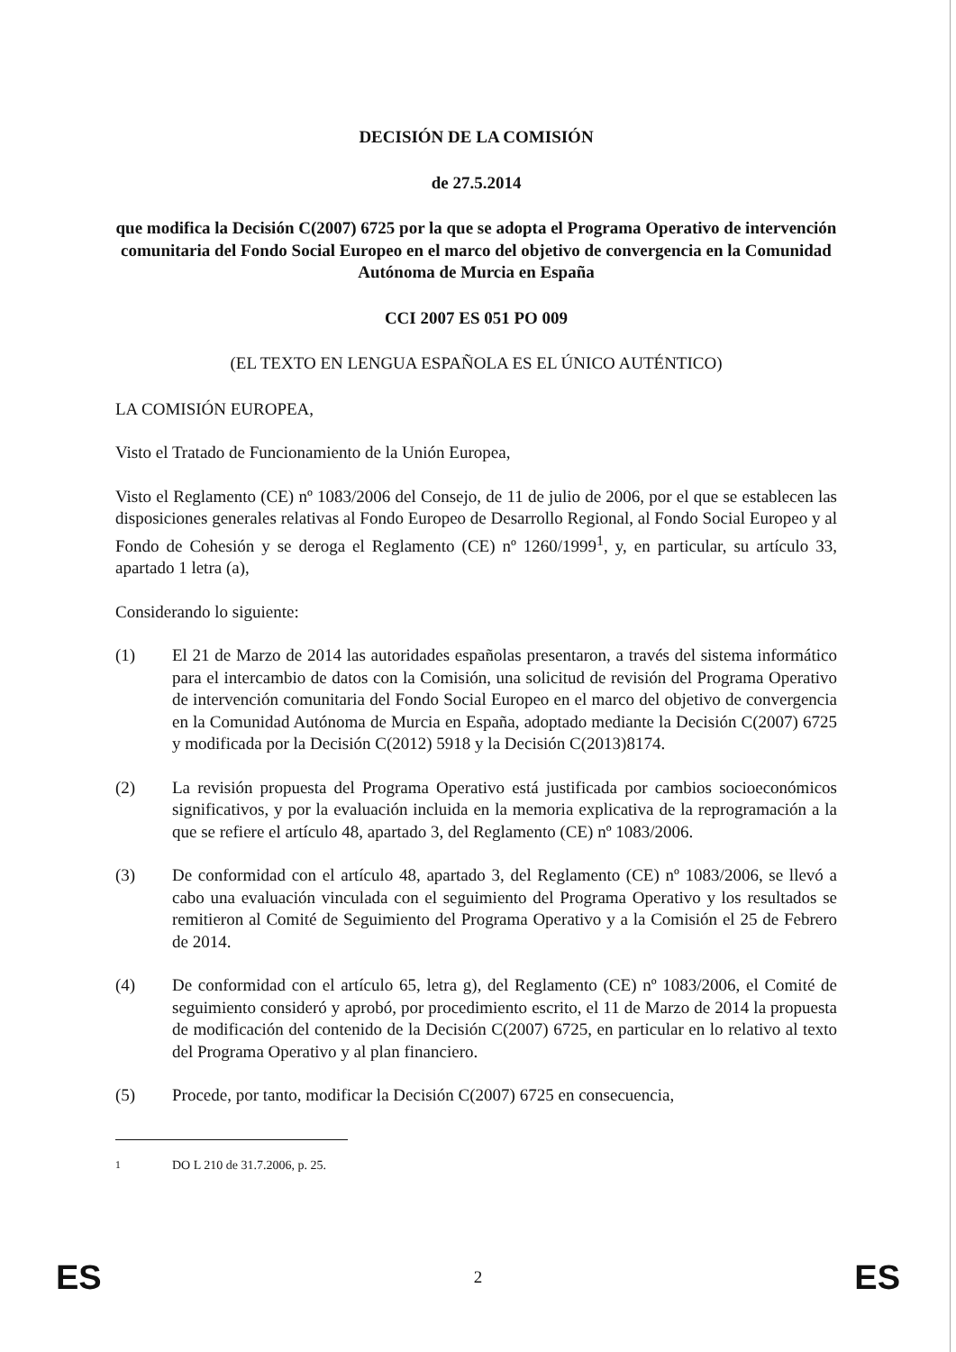DECISIÓN DE LA COMISIÓN
de 27.5.2014
que modifica la Decisión C(2007) 6725 por la que se adopta el Programa Operativo de intervención comunitaria del Fondo Social Europeo en el marco del objetivo de convergencia en la Comunidad Autónoma de Murcia en España
CCI 2007 ES 051 PO 009
(EL TEXTO EN LENGUA ESPAÑOLA ES EL ÚNICO AUTÉNTICO)
LA COMISIÓN EUROPEA,
Visto el Tratado de Funcionamiento de la Unión Europea,
Visto el Reglamento (CE) nº 1083/2006 del Consejo, de 11 de julio de 2006, por el que se establecen las disposiciones generales relativas al Fondo Europeo de Desarrollo Regional, al Fondo Social Europeo y al Fondo de Cohesión y se deroga el Reglamento (CE) nº 1260/1999<sup>1</sup>, y, en particular, su artículo 33, apartado 1 letra (a),
Considerando lo siguiente:
(1) El 21 de Marzo de 2014 las autoridades españolas presentaron, a través del sistema informático para el intercambio de datos con la Comisión, una solicitud de revisión del Programa Operativo de intervención comunitaria del Fondo Social Europeo en el marco del objetivo de convergencia en la Comunidad Autónoma de Murcia en España, adoptado mediante la Decisión C(2007) 6725 y modificada por la Decisión C(2012) 5918 y la Decisión C(2013)8174.
(2) La revisión propuesta del Programa Operativo está justificada por cambios socioeconómicos significativos, y por la evaluación incluida en la memoria explicativa de la reprogramación a la que se refiere el artículo 48, apartado 3, del Reglamento (CE) nº 1083/2006.
(3) De conformidad con el artículo 48, apartado 3, del Reglamento (CE) nº 1083/2006, se llevó a cabo una evaluación vinculada con el seguimiento del Programa Operativo y los resultados se remitieron al Comité de Seguimiento del Programa Operativo y a la Comisión el 25 de Febrero de 2014.
(4) De conformidad con el artículo 65, letra g), del Reglamento (CE) nº 1083/2006, el Comité de seguimiento consideró y aprobó, por procedimiento escrito, el 11 de Marzo de 2014 la propuesta de modificación del contenido de la Decisión C(2007) 6725, en particular en lo relativo al texto del Programa Operativo y al plan financiero.
(5) Procede, por tanto, modificar la Decisión C(2007) 6725 en consecuencia,
<sup>1</sup> DO L 210 de 31.7.2006, p. 25.
ES 2 ES